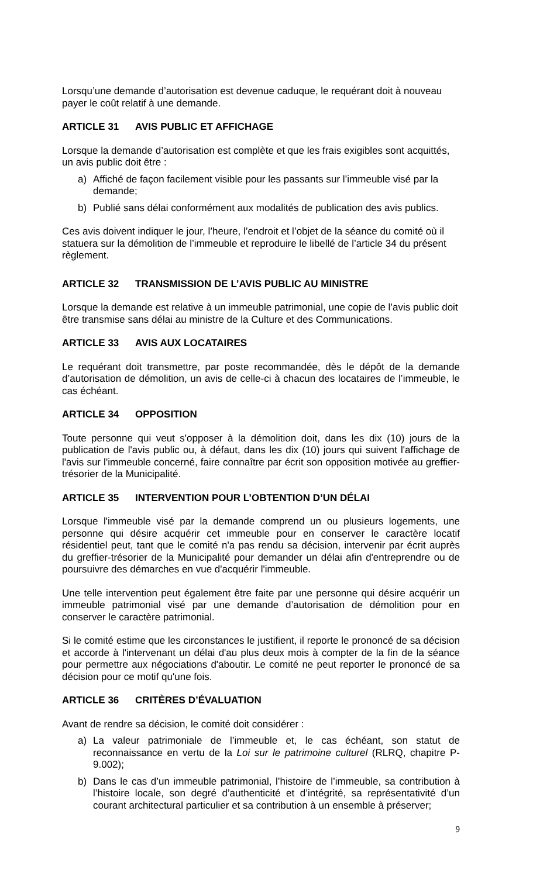Lorsqu’une demande d’autorisation est devenue caduque, le requérant doit à nouveau payer le coût relatif à une demande.
ARTICLE 31 AVIS PUBLIC ET AFFICHAGE
Lorsque la demande d’autorisation est complète et que les frais exigibles sont acquittés, un avis public doit être :
a) Affiché de façon facilement visible pour les passants sur l’immeuble visé par la demande;
b) Publié sans délai conformément aux modalités de publication des avis publics.
Ces avis doivent indiquer le jour, l’heure, l’endroit et l’objet de la séance du comité où il statuera sur la démolition de l’immeuble et reproduire le libellé de l’article 34 du présent règlement.
ARTICLE 32 TRANSMISSION DE L’AVIS PUBLIC AU MINISTRE
Lorsque la demande est relative à un immeuble patrimonial, une copie de l’avis public doit être transmise sans délai au ministre de la Culture et des Communications.
ARTICLE 33 AVIS AUX LOCATAIRES
Le requérant doit transmettre, par poste recommandée, dès le dépôt de la demande d’autorisation de démolition, un avis de celle-ci à chacun des locataires de l’immeuble, le cas échéant.
ARTICLE 34 OPPOSITION
Toute personne qui veut s'opposer à la démolition doit, dans les dix (10) jours de la publication de l'avis public ou, à défaut, dans les dix (10) jours qui suivent l'affichage de l'avis sur l'immeuble concerné, faire connaître par écrit son opposition motivée au greffier-trésorier de la Municipalité.
ARTICLE 35 INTERVENTION POUR L’OBTENTION D’UN DÉLAI
Lorsque l'immeuble visé par la demande comprend un ou plusieurs logements, une personne qui désire acquérir cet immeuble pour en conserver le caractère locatif résidentiel peut, tant que le comité n'a pas rendu sa décision, intervenir par écrit auprès du greffier-trésorier de la Municipalité pour demander un délai afin d'entreprendre ou de poursuivre des démarches en vue d'acquérir l'immeuble.
Une telle intervention peut également être faite par une personne qui désire acquérir un immeuble patrimonial visé par une demande d’autorisation de démolition pour en conserver le caractère patrimonial.
Si le comité estime que les circonstances le justifient, il reporte le prononcé de sa décision et accorde à l'intervenant un délai d'au plus deux mois à compter de la fin de la séance pour permettre aux négociations d'aboutir. Le comité ne peut reporter le prononcé de sa décision pour ce motif qu'une fois.
ARTICLE 36 CRITÈRES D’ÉVALUATION
Avant de rendre sa décision, le comité doit considérer :
a) La valeur patrimoniale de l’immeuble et, le cas échéant, son statut de reconnaissance en vertu de la Loi sur le patrimoine culturel (RLRQ, chapitre P-9.002);
b) Dans le cas d’un immeuble patrimonial, l’histoire de l’immeuble, sa contribution à l’histoire locale, son degré d’authenticité et d’intégrité, sa représentativité d’un courant architectural particulier et sa contribution à un ensemble à préserver;
9